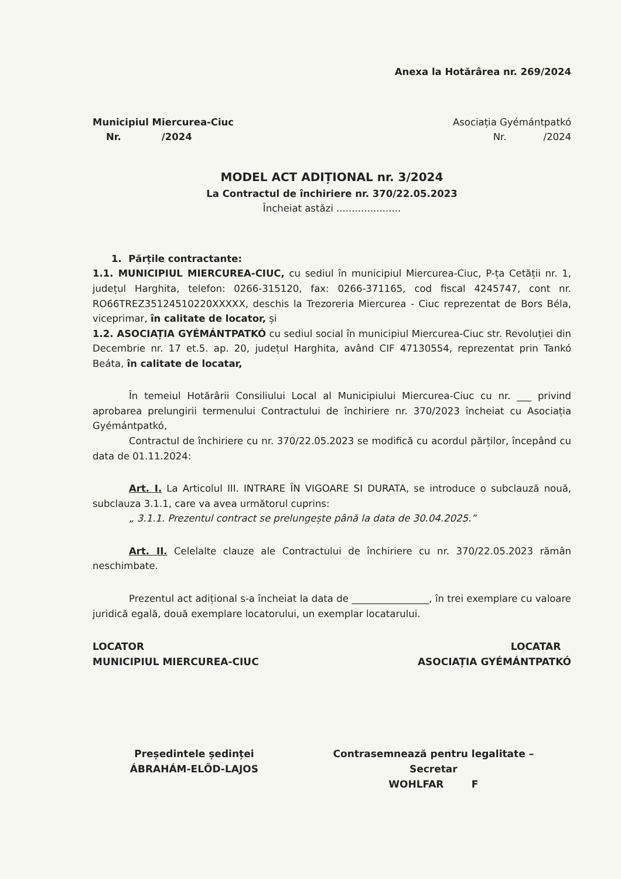Anexa la Hotărârea nr. 269/2024
Municipiul Miercurea-Ciuc
Nr. /2024
Asociația Gyémántpatkó
Nr. /2024
MODEL ACT ADIȚIONAL nr. 3/2024
La Contractul de închiriere nr. 370/22.05.2023
Încheiat astăzi .....................
1. Părțile contractante:
1.1. MUNICIPIUL MIERCUREA-CIUC, cu sediul în municipiul Miercurea-Ciuc, P-ța Cetății nr. 1, județul Harghita, telefon: 0266-315120, fax: 0266-371165, cod fiscal 4245747, cont nr. RO66TREZ35124510220XXXXX, deschis la Trezoreria Miercurea - Ciuc reprezentat de Bors Béla, viceprimar, în calitate de locator, și
1.2. ASOCIAȚIA GYÉMÁNTPATKÓ cu sediul social în municipiul Miercurea-Ciuc str. Revoluției din Decembrie nr. 17 et.5. ap. 20, județul Harghita, având CIF 47130554, reprezentat prin Tankó Beáta, în calitate de locatar,
În temeiul Hotărârii Consiliului Local al Municipiului Miercurea-Ciuc cu nr. ___ privind aprobarea prelungirii termenului Contractului de închiriere nr. 370/2023 încheiat cu Asociația Gyémántpatkó,
Contractul de închiriere cu nr. 370/22.05.2023 se modifică cu acordul părților, începând cu data de 01.11.2024:
Art. I. La Articolul III. INTRARE ÎN VIGOARE SI DURATA, se introduce o subclauză nouă, subclauza 3.1.1, care va avea următorul cuprins:
„ 3.1.1. Prezentul contract se prelungește până la data de 30.04.2025.”
Art. II. Celelalte clauze ale Contractului de închiriere cu nr. 370/22.05.2023 rămân neschimbate.
Prezentul act adițional s-a încheiat la data de ________________, în trei exemplare cu valoare juridică egală, două exemplare locatorului, un exemplar locatarului.
LOCATOR
MUNICIPIUL MIERCUREA-CIUC
LOCATAR
ASOCIAȚIA GYÉMÁNTPATKÓ
Președintele ședinței
ÁBRAHÁM-ELŐD-LAJOS
Contrasemnează pentru legalitate –
Secretar
WOHLFAR F